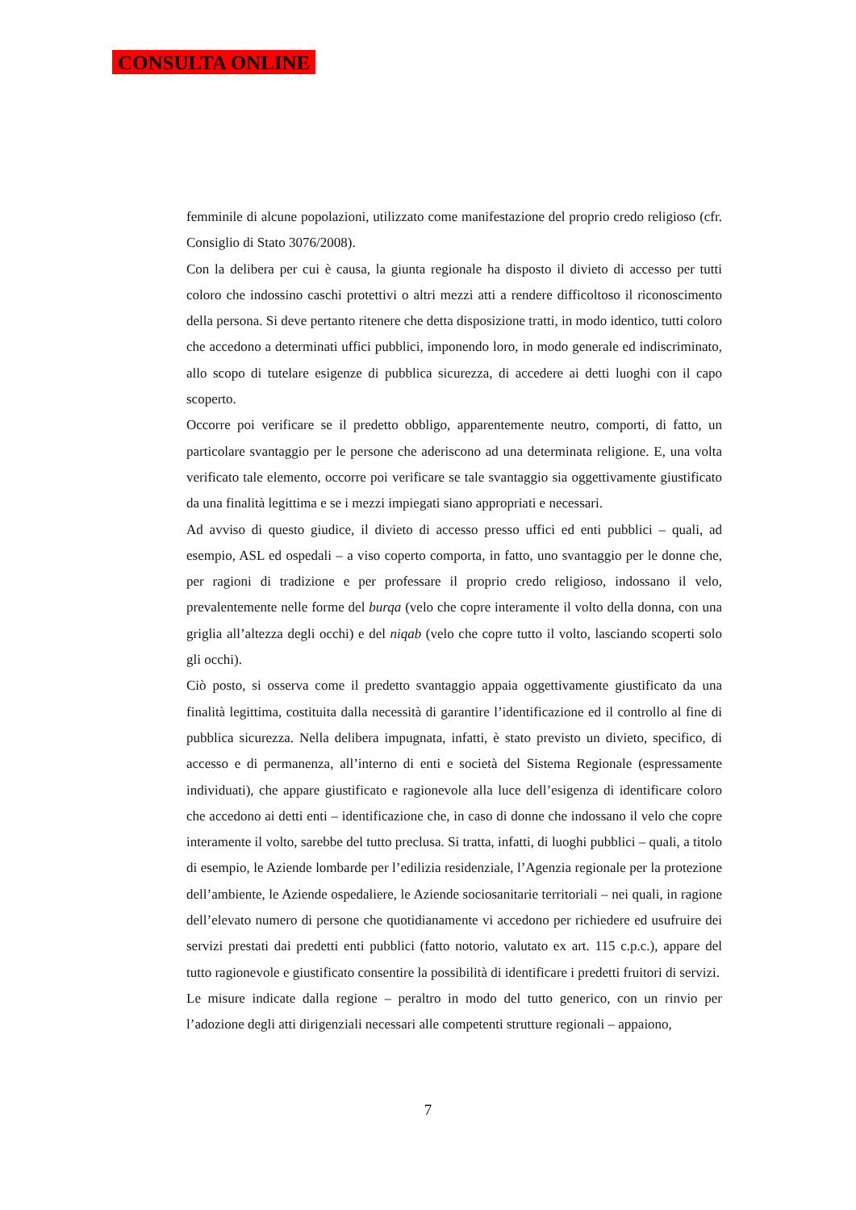CONSULTA ONLINE
femminile di alcune popolazioni, utilizzato come manifestazione del proprio credo religioso (cfr. Consiglio di Stato 3076/2008).
Con la delibera per cui è causa, la giunta regionale ha disposto il divieto di accesso per tutti coloro che indossino caschi protettivi o altri mezzi atti a rendere difficoltoso il riconoscimento della persona. Si deve pertanto ritenere che detta disposizione tratti, in modo identico, tutti coloro che accedono a determinati uffici pubblici, imponendo loro, in modo generale ed indiscriminato, allo scopo di tutelare esigenze di pubblica sicurezza, di accedere ai detti luoghi con il capo scoperto.
Occorre poi verificare se il predetto obbligo, apparentemente neutro, comporti, di fatto, un particolare svantaggio per le persone che aderiscono ad una determinata religione. E, una volta verificato tale elemento, occorre poi verificare se tale svantaggio sia oggettivamente giustificato da una finalità legittima e se i mezzi impiegati siano appropriati e necessari.
Ad avviso di questo giudice, il divieto di accesso presso uffici ed enti pubblici – quali, ad esempio, ASL ed ospedali – a viso coperto comporta, in fatto, uno svantaggio per le donne che, per ragioni di tradizione e per professare il proprio credo religioso, indossano il velo, prevalentemente nelle forme del burqa (velo che copre interamente il volto della donna, con una griglia all’altezza degli occhi) e del niqab (velo che copre tutto il volto, lasciando scoperti solo gli occhi).
Ciò posto, si osserva come il predetto svantaggio appaia oggettivamente giustificato da una finalità legittima, costituita dalla necessità di garantire l’identificazione ed il controllo al fine di pubblica sicurezza. Nella delibera impugnata, infatti, è stato previsto un divieto, specifico, di accesso e di permanenza, all’interno di enti e società del Sistema Regionale (espressamente individuati), che appare giustificato e ragionevole alla luce dell’esigenza di identificare coloro che accedono ai detti enti – identificazione che, in caso di donne che indossano il velo che copre interamente il volto, sarebbe del tutto preclusa. Si tratta, infatti, di luoghi pubblici – quali, a titolo di esempio, le Aziende lombarde per l’edilizia residenziale, l’Agenzia regionale per la protezione dell’ambiente, le Aziende ospedaliere, le Aziende sociosanitarie territoriali – nei quali, in ragione dell’elevato numero di persone che quotidianamente vi accedono per richiedere ed usufruire dei servizi prestati dai predetti enti pubblici (fatto notorio, valutato ex art. 115 c.p.c.), appare del tutto ragionevole e giustificato consentire la possibilità di identificare i predetti fruitori di servizi.
Le misure indicate dalla regione – peraltro in modo del tutto generico, con un rinvio per l’adozione degli atti dirigenziali necessari alle competenti strutture regionali – appaiono,
7